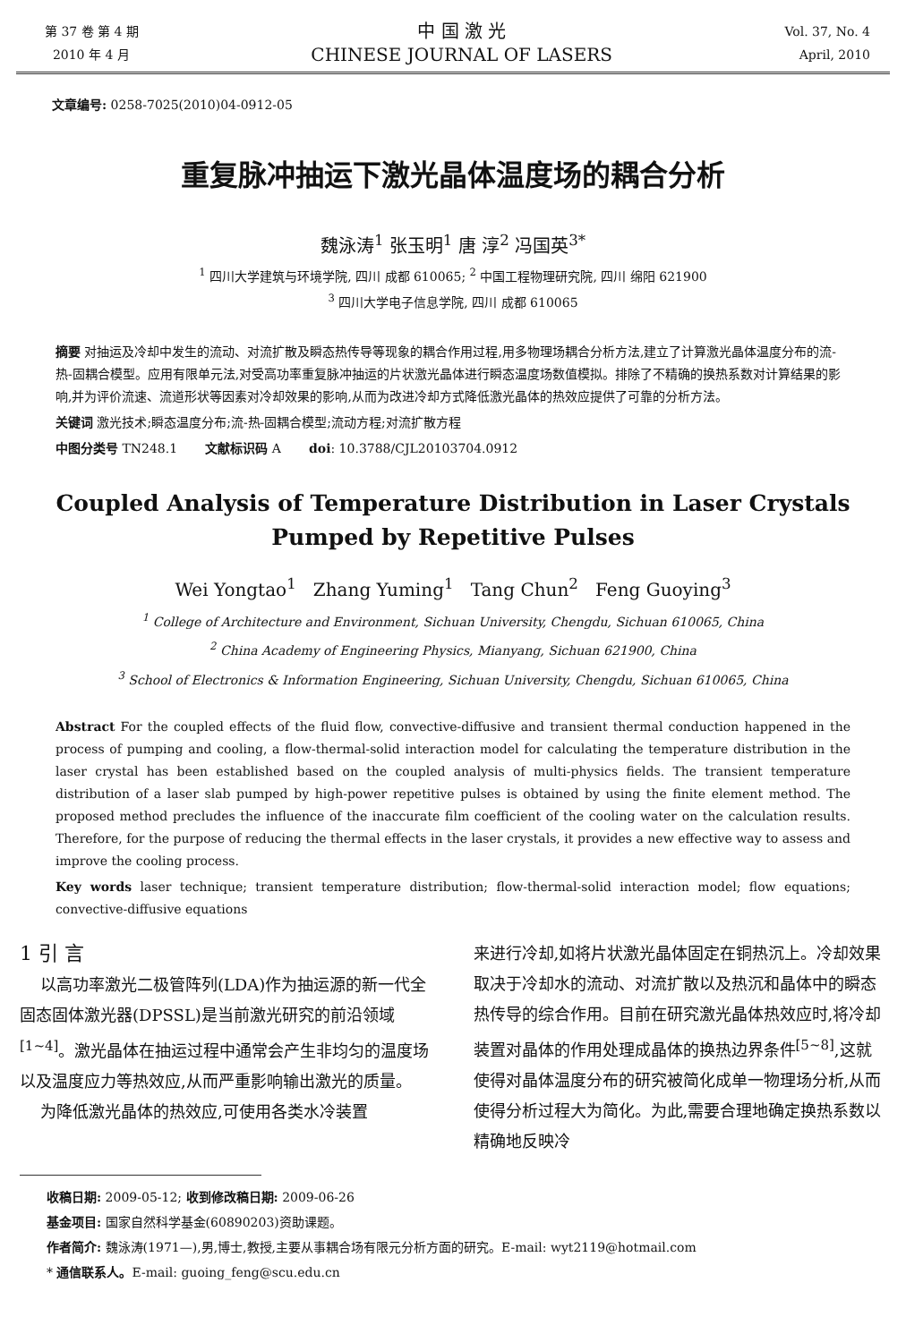第 37 卷 第 4 期
2010 年 4 月
中 国 激 光
CHINESE JOURNAL OF LASERS
Vol. 37, No. 4
April, 2010
文章编号: 0258-7025(2010)04-0912-05
重复脉冲抽运下激光晶体温度场的耦合分析
魏泳涛<sup>1</sup> 张玉明<sup>1</sup> 唐 淳<sup>2</sup> 冯国英<sup>3*</sup>
<sup>1</sup> 四川大学建筑与环境学院, 四川 成都 610065; <sup>2</sup> 中国工程物理研究院, 四川 绵阳 621900
<sup>3</sup> 四川大学电子信息学院, 四川 成都 610065
摘要 对抽运及冷却中发生的流动、对流扩散及瞬态热传导等现象的耦合作用过程,用多物理场耦合分析方法,建立了计算激光晶体温度分布的流-热-固耦合模型。应用有限单元法,对受高功率重复脉冲抽运的片状激光晶体进行瞬态温度场数值模拟。排除了不精确的换热系数对计算结果的影响,并为评价流速、流道形状等因素对冷却效果的影响,从而为改进冷却方式降低激光晶体的热效应提供了可靠的分析方法。
关键词 激光技术;瞬态温度分布;流-热-固耦合模型;流动方程;对流扩散方程
中图分类号 TN248.1 文献标识码 A doi: 10.3788/CJL20103704.0912
Coupled Analysis of Temperature Distribution in Laser Crystals Pumped by Repetitive Pulses
Wei Yongtao<sup>1</sup> Zhang Yuming<sup>1</sup> Tang Chun<sup>2</sup> Feng Guoying<sup>3</sup>
<sup>1</sup> College of Architecture and Environment, Sichuan University, Chengdu, Sichuan 610065, China
<sup>2</sup> China Academy of Engineering Physics, Mianyang, Sichuan 621900, China
<sup>3</sup> School of Electronics & Information Engineering, Sichuan University, Chengdu, Sichuan 610065, China
Abstract For the coupled effects of the fluid flow, convective-diffusive and transient thermal conduction happened in the process of pumping and cooling, a flow-thermal-solid interaction model for calculating the temperature distribution in the laser crystal has been established based on the coupled analysis of multi-physics fields. The transient temperature distribution of a laser slab pumped by high-power repetitive pulses is obtained by using the finite element method. The proposed method precludes the influence of the inaccurate film coefficient of the cooling water on the calculation results. Therefore, for the purpose of reducing the thermal effects in the laser crystals, it provides a new effective way to assess and improve the cooling process.
Key words laser technique; transient temperature distribution; flow-thermal-solid interaction model; flow equations; convective-diffusive equations
1 引 言
以高功率激光二极管阵列(LDA)作为抽运源的新一代全固态固体激光器(DPSSL)是当前激光研究的前沿领域<sup>[1~4]</sup>。激光晶体在抽运过程中通常会产生非均匀的温度场以及温度应力等热效应,从而严重影响输出激光的质量。
为降低激光晶体的热效应,可使用各类水冷装置
来进行冷却,如将片状激光晶体固定在铜热沉上。冷却效果取决于冷却水的流动、对流扩散以及热沉和晶体中的瞬态热传导的综合作用。目前在研究激光晶体热效应时,将冷却装置对晶体的作用处理成晶体的换热边界条件<sup>[5~8]</sup>,这就使得对晶体温度分布的研究被简化成单一物理场分析,从而使得分析过程大为简化。为此,需要合理地确定换热系数以精确地反映冷
收稿日期: 2009-05-12; 收到修改稿日期: 2009-06-26
基金项目: 国家自然科学基金(60890203)资助课题。
作者简介: 魏泳涛(1971—),男,博士,教授,主要从事耦合场有限元分析方面的研究。E-mail: wyt2119@hotmail.com
* 通信联系人。E-mail: guoing_feng@scu.edu.cn